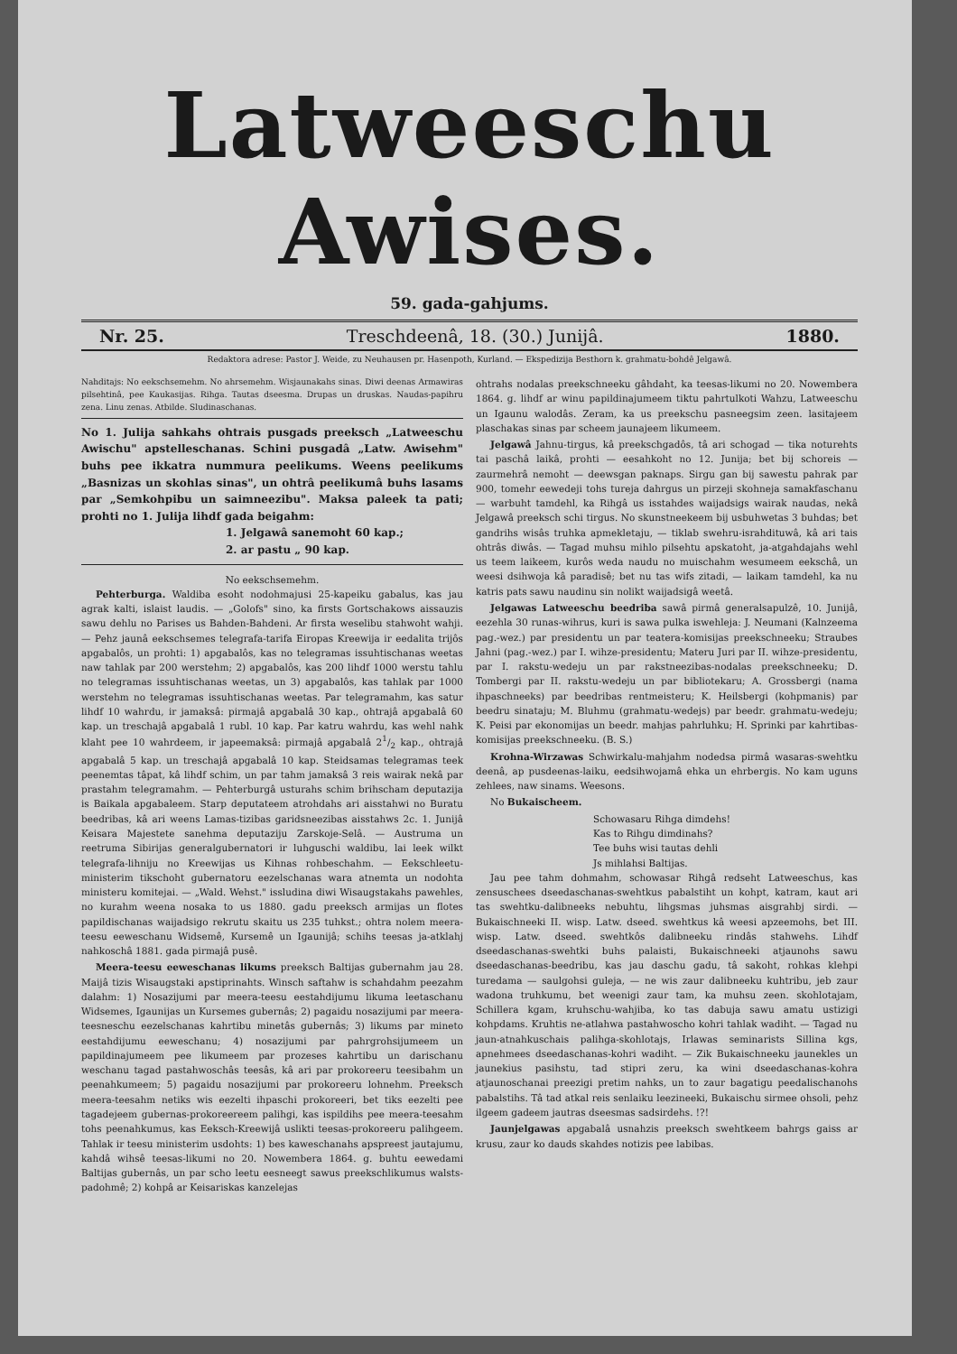Latweeschu Awises.
59. gada-gahjums.
Nr. 25. Treschdeenâ, 18. (30.) Junijâ. 1880.
Redaktora adrese: Pastor J. Weide, zu Neuhausen pr. Hasenpoth, Kurland. — Ekspedizija Besthorn k. grahmatu-bohdê Jelgawâ.
Nahditajs: No eekschsemehm. No ahrsemehm. Wisjaunakahs sinas. Diwi deenas Armawiras pilsehtinâ, pee Kaukasijas. Rihga. Tautas dseesma. Drupas un druskas. Naudas-papihru zena. Linu zenas. Atbilde. Sludinaschanas.
No 1. Julija sahkahs ohtrais pusgads preeksch „Latweeschu Awischu" apstelleschanas. Schini pusgadâ „Latw. Awisehm" buhs pee ikkatra nummura peelikums. Weens peelikums „Basnizas un skohlas sinas", un ohtrâ peelikumâ buhs lasams par „Semkohpibu un saimneezibu". Maksa paleek ta pati; prohti no 1. Julija lihdf gada beigahm:
1. Jelgawâ sanemoht 60 kap.;
2. ar pastu „ 90 kap.
No eekschsemehm.
Pehterburga. Waldiba esoht nodohmajusi 25-kapeiku gabalus, kas jau agrak kalti, islaist laudis. — „Golofs" sino, ka firsts Gortschakows aissauzis sawu dehlu no Parises us Bahden-Bahdeni. Ar firsta weselibu stahwoht wahji. — Pehz jaunâ eekschsemes telegrafa-tarifa Eiropas Kreewija ir eedalita trijôs apgabalôs, un prohti: 1) apgabalôs, kas no telegramas issuhtischanas weetas naw tahlak par 200 werstehm; 2) apgabalôs, kas 200 lihdf 1000 werstu tahlu no telegramas issuhtischanas weetas, un 3) apgabalôs, kas tahlak par 1000 werstehm no telegramas issuhtischanas weetas. Par telegramahm, kas satur lihdf 10 wahrdu, ir jamaksâ: pirmajâ apgabalâ 30 kap., ohtrajâ apgabalâ 60 kap. un treschajâ apgabalâ 1 rubl. 10 kap. Par katru wahrdu, kas wehl nahk klaht pee 10 wahrdeem, ir japeemaksâ: pirmajâ apgabalâ 21/2 kap., ohtrajâ apgabalâ 5 kap. un treschajâ apgabalâ 10 kap. Steidsamas telegramas teek peenemtas tâpat, kâ lihdf schim, un par tahm jamaksâ 3 reis wairak nekâ par prastahm telegramahm. — Pehterburgâ usturahs schim brihscham deputazija is Baikala apgabaleem. Starp deputateem atrohdahs ari aisstahwi no Buratu beedribas, kâ ari weens Lamas-tizibas garidsneezibas aisstahws 2c. 1. Junijâ Keisara Majestete sanehma deputaziju Zarskoje-Selâ. — Austruma un reetruma Sibirijas generalgubernatori ir luhguschi waldibu, lai leek wilkt telegrafa-lihniju no Kreewijas us Kihnas rohbeschahm. — Eekschleetu-ministerim tikschoht gubernatoru eezelschanas wara atnemta un nodohta ministeru komitejai. — „Wald. Wehst." issludina diwi Wisaugstakahs pawehles, no kurahm weena nosaka to us 1880. gadu preeksch armijas un flotes papildischanas waijadsigo rekrutu skaitu us 235 tuhkst.; ohtra nolem meera-teesu eeweschanu Widsemê, Kursemê un Igaunijâ; schihs teesas ja-atklahj nahkoschâ 1881. gada pirmajâ pusê.
Meera-teesu eeweschanas likums preeksch Baltijas gubernahm jau 28. Maijâ tizis Wisaugstaki apstiprinahts. Winsch saftahw is schahdahm peezahm dalahm: 1) Nosazijumi par meera-teesu eestahdijumu likuma leetaschanu Widsemes, Igaunijas un Kursemes gubernâs; 2) pagaidu nosazijumi par meera-teesneschu eezelschanas kahrtibu minetâs gubernâs; 3) likums par mineto eestahdijumu eeweschanu; 4) nosazijumi par pahrgrohsijumeem un papildinajumeem pee likumeem par prozeses kahrtibu un darischanu weschanu tagad pastahwoschâs teesâs, kâ ari par prokoreeru teesibahm un peenahkumeem; 5) pagaidu nosazijumi par prokoreeru lohnehm. Preeksch meera-teesahm netiks wis eezelti ihpaschi prokoreeri, bet tiks eezelti pee tagadejeem gubernas-prokoreereem palihgi, kas ispildihs pee meera-teesahm tohs peenahkumus, kas Eeksch-Kreewijâ uslikti teesas-prokoreeru palihgeem. Tahlak ir teesu ministerim usdohts: 1) bes kaweschanahs apspreest jautajumu, kahdâ wihsê teesas-likumi no 20. Nowembera 1864. g. buhtu eewedami Baltijas gubernâs, un par scho leetu eesneegt sawus preekschlikumus walsts-padohmê; 2) kohpâ ar Keisariskas kanzelejas
ohtrahs nodalas preekschneeku gâhdaht, ka teesas-likumi no 20. Nowembera 1864. g. lihdf ar winu papildinajumeem tiktu pahrtulkoti Wahzu, Latweeschu un Igaunu walodâs. Zeram, ka us preekschu pasneegsim zeen. lasitajeem plaschakas sinas par scheem jaunajeem likumeem.
Jelgawâ Jahnu-tirgus, kâ preekschgadôs, tâ ari schogad — tika noturehts tai paschâ laikâ, prohti — eesahkoht no 12. Junija; bet bij schoreis — zaurmehrâ nemoht — deewsgan paknaps. Sirgu gan bij sawestu pahrak par 900, tomehr eewedeji tohs tureja dahrgus un pirzeji skohneja samakfaschanu — warbuht tamdehl, ka Rihgâ us isstahdes waijadsigs wairak naudas, nekâ Jelgawâ preeksch schi tirgus. No skunstneekeem bij usbuhwetas 3 buhdas; bet gandrihs wisâs truhka apmekletaju, — tiklab swehru-israhdituwâ, kâ ari tais ohtrâs diwâs. — Tagad muhsu mihlo pilsehtu apskatoht, ja-atgahdajahs wehl us teem laikeem, kurôs weda naudu no muischahm wesumeem eekschâ, un weesi dsihwoja kâ paradisê; bet nu tas wifs zitadi, — laikam tamdehl, ka nu katris pats sawu naudinu sin nolikt waijadsigâ weetâ.
Jelgawas Latweeschu beedriba sawâ pirmâ generalsapulzê, 10. Junijâ, eezehla 30 runas-wihrus, kuri is sawa pulka iswehleja: J. Neumani (Kalnzeema pag.-wez.) par presidentu un par teatera-komisijas preekschneeku; Straubes Jahni (pag.-wez.) par I. wihze-presidentu; Materu Juri par II. wihze-presidentu, par I. rakstu-wedeju un par rakstneezibas-nodalas preekschneeku; D. Tombergi par II. rakstu-wedeju un par bibliotekaru; A. Grossbergi (nama ihpaschneeks) par beedribas rentmeisteru; K. Heilsbergi (kohpmanis) par beedru sinataju; M. Bluhmu (grahmatu-wedejs) par beedr. grahmatu-wedeju; K. Peisi par ekonomijas un beedr. mahjas pahrluhku; H. Sprinki par kahrtibas-komisijas preekschneeku. (B. S.)
Krohna-Wirzawas Schwirkalu-mahjahm nodedsa pirmâ wasaras-swehtku deenâ, ap pusdeenas-laiku, eedsihwojamâ ehka un ehrbergis. No kam uguns zehlees, naw sinams. Weesons.
No Bukaischeem.
Schowasaru Rihga dimdehs!
Kas to Rihgu dimdinahs?
Tee buhs wisi tautas dehli
Js mihlahsi Baltijas.
Jau pee tahm dohmahm, schowasar Rihgâ redseht Latweeschus, kas zensuschees dseedaschanas-swehtkus pabalstiht un kohpt, katram, kaut ari tas swehtku-dalibneeks nebuhtu, lihgsmas juhsmas aisgrahbj sirdi. — Bukaischneeki II. wisp. Latw. dseed. swehtkus kâ weesi apzeemohs, bet III. wisp. Latw. dseed. swehtkôs dalibneeku rindâs stahwehs. Lihdf dseedaschanas-swehtki buhs palaisti, Bukaischneeki atjaunohs sawu dseedaschanas-beedribu, kas jau daschu gadu, tâ sakoht, rohkas klehpi turedama — saulgohsi guleja, — ne wis zaur dalibneeku kuhtribu, jeb zaur wadona truhkumu, bet weenigi zaur tam, ka muhsu zeen. skohlotajam, Schillera kgam, kruhschu-wahjiba, ko tas dabuja sawu amatu ustizigi kohpdams. Kruhtis ne-atlahwa pastahwoscho kohri tahlak wadiht. — Tagad nu jaun-atnahkuschais palihga-skohlotajs, Irlawas seminarists Sillina kgs, apnehmees dseedaschanas-kohri wadiht. — Zik Bukaischneeku jaunekles un jaunekius pasihstu, tad stipri zeru, ka wini dseedaschanas-kohra atjaunoschanai preezigi pretim nahks, un to zaur bagatigu peedalischanohs pabalstihs. Tâ tad atkal reis senlaiku leezineeki, Bukaischu sirmee ohsoli, pehz ilgeem gadeem jautras dseesmas sadsirdehs. !?!
Jaunjelgawas apgabalâ usnahzis preeksch swehtkeem bahrgs gaiss ar krusu, zaur ko dauds skahdes notizis pee labibas.